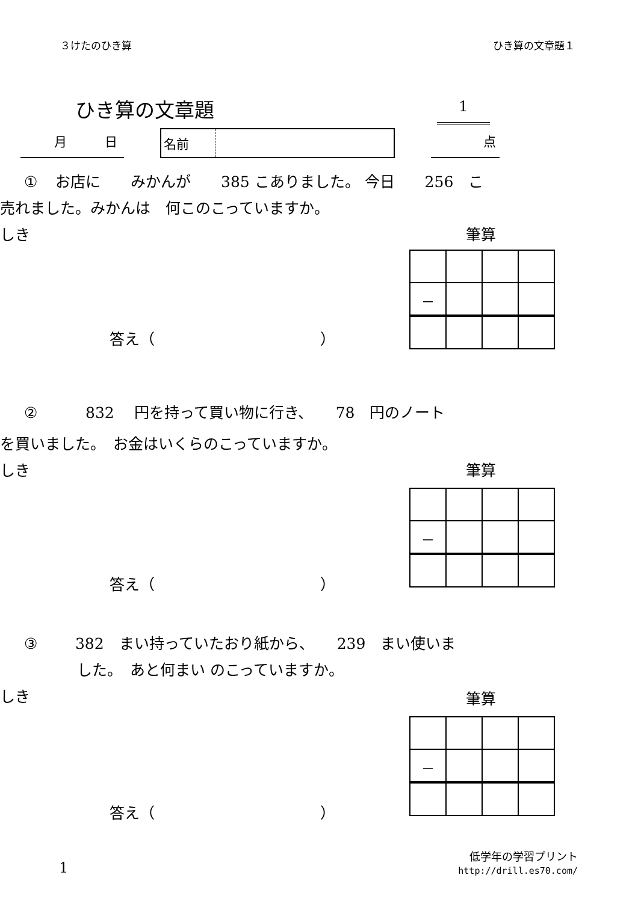３けたのひき算 ひき算の文章題１
ひき算の文章題 1
月　　　日
名前
点
① お店に　　みかんが　　385 こありました。 今日　　256　こ
売れました。みかんは　何このこっていますか。
しき
筆算
| － | | | |
答え（　　　　　　　　　　　）
②　　832　 円を持って買い物に行き、　　78　円のノート
を買いました。　お金はいくらのこっていますか。
しき
筆算
| － | | | |
答え（　　　　　　　　　　　）
③　 382　まい持っていたおり紙から、　　239　まい使いま
した。　あと何まい のこっていますか。
しき
筆算
| － | | | |
答え（　　　　　　　　　　　）
1
低学年の学習プリント
http://drill.es70.com/